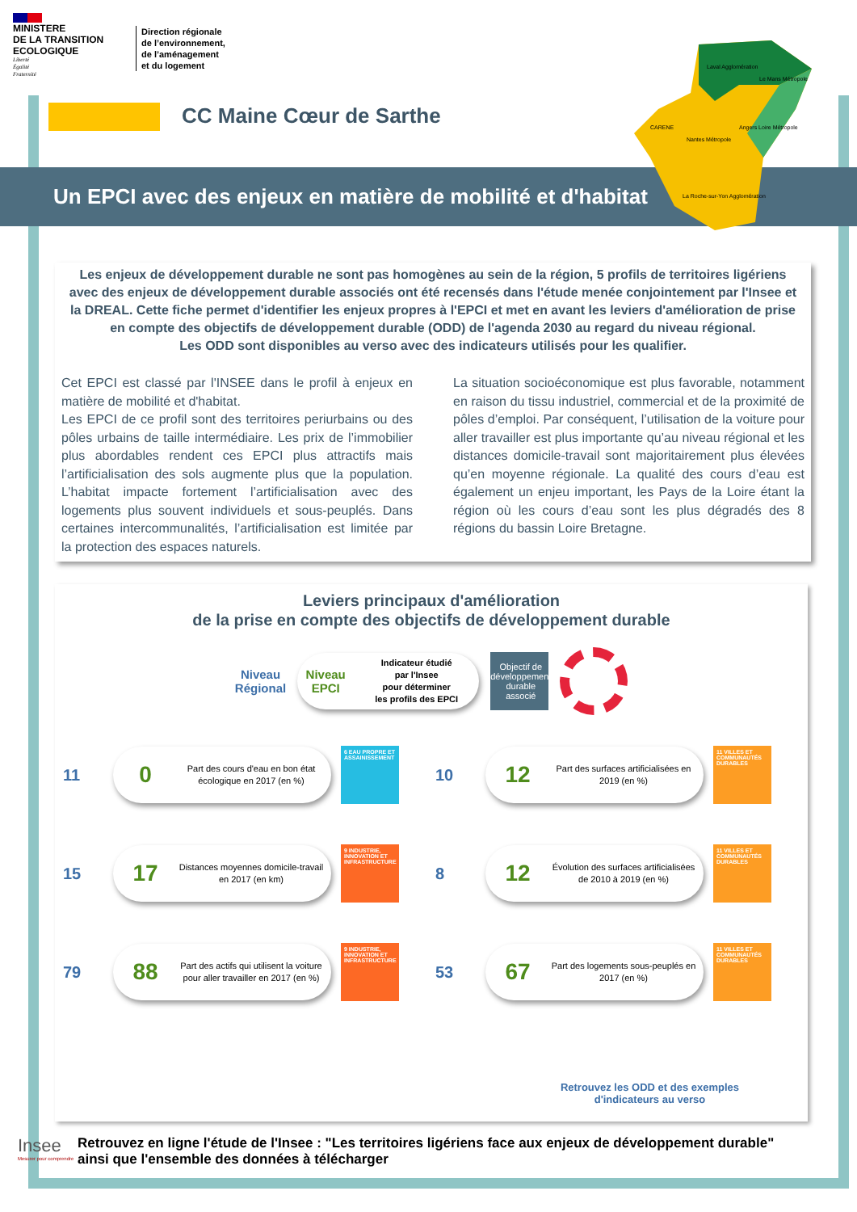MINISTERE
DE LA TRANSITION
ECOLOGIQUE
Liberté
Égalité
Fraternité
Direction régionale
de l’environnement,
de l’aménagement
et du logement
CC Maine Cœur de Sarthe
Un EPCI avec des enjeux en matière de mobilité et d'habitat
Laval Agglomération
Le Mans Métropole
Angers Loire Métropole
CARENE
Nantes Métropole
La Roche-sur-Yon Agglomération
Les enjeux de développement durable ne sont pas homogènes au sein de la région, 5 profils de territoires ligériens avec des enjeux de développement durable associés ont été recensés dans l'étude menée conjointement par l'Insee et la DREAL. Cette fiche permet d'identifier les enjeux propres à l'EPCI et met en avant les leviers d'amélioration de prise en compte des objectifs de développement durable (ODD) de l'agenda 2030 au regard du niveau régional.
Les ODD sont disponibles au verso avec des indicateurs utilisés pour les qualifier.
Cet EPCI est classé par l'INSEE dans le profil à enjeux en matière de mobilité et d'habitat.
Les EPCI de ce profil sont des territoires periurbains ou des pôles urbains de taille intermédiaire. Les prix de l’immobilier plus abordables rendent ces EPCI plus attractifs mais l’artificialisation des sols augmente plus que la population. L’habitat impacte fortement l’artificialisation avec des logements plus souvent individuels et sous-peuplés. Dans certaines intercommunalités, l’artificialisation est limitée par la protection des espaces naturels.
La situation socioéconomique est plus favorable, notamment en raison du tissu industriel, commercial et de la proximité de pôles d’emploi. Par conséquent, l’utilisation de la voiture pour aller travailler est plus importante qu’au niveau régional et les distances domicile-travail sont majoritairement plus élevées qu’en moyenne régionale. La qualité des cours d’eau est également un enjeu important, les Pays de la Loire étant la région où les cours d’eau sont les plus dégradés des 8 régions du bassin Loire Bretagne.
Leviers principaux d'amélioration
de la prise en compte des objectifs de développement durable
Niveau
Régional
Niveau
EPCI
Indicateur étudié
par l'Insee
pour déterminer
les profils des EPCI
Objectif de développement durable associé
11
0
Part des cours d'eau en bon état écologique en 2017 (en %)
6 EAU PROPRE ET ASSAINISSEMENT
10
12
Part des surfaces artificialisées en 2019 (en %)
11 VILLES ET COMMUNAUTÉS DURABLES
15
17
Distances moyennes domicile-travail en 2017 (en km)
9 INDUSTRIE, INNOVATION ET INFRASTRUCTURE
8
12
Évolution des surfaces artificialisées de 2010 à 2019 (en %)
11 VILLES ET COMMUNAUTÉS DURABLES
79
88
Part des actifs qui utilisent la voiture pour aller travailler en 2017 (en %)
9 INDUSTRIE, INNOVATION ET INFRASTRUCTURE
53
67
Part des logements sous-peuplés en 2017 (en %)
11 VILLES ET COMMUNAUTÉS DURABLES
Retrouvez les ODD et des exemples
d'indicateurs au verso
Insee
Mesurer pour comprendre
Retrouvez en ligne l'étude de l'Insee : "Les territoires ligériens face aux enjeux de développement durable"
ainsi que l'ensemble des données à télécharger